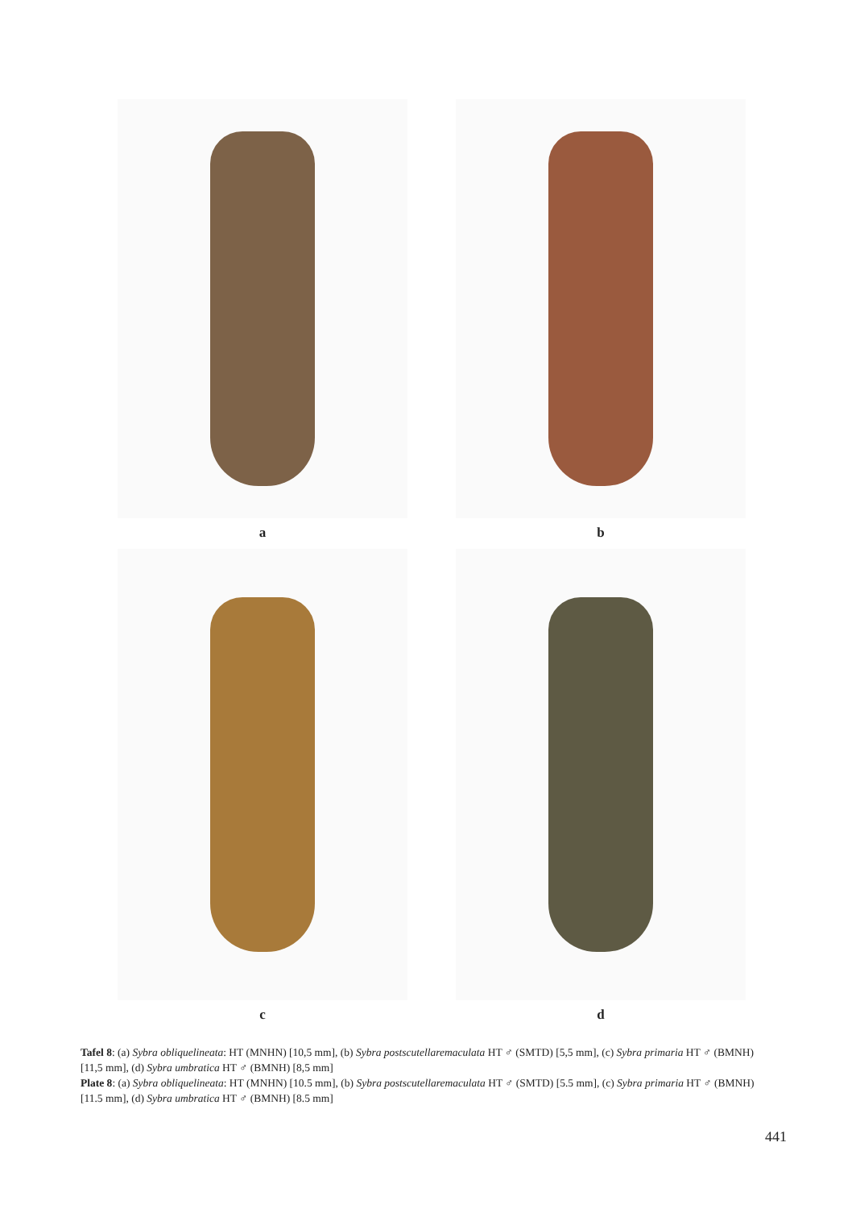a
b
c
d
Tafel 8: (a) Sybra obliquelineata: HT (MNHN) [10,5 mm], (b) Sybra postscutellaremaculata HT ♂ (SMTD) [5,5 mm], (c) Sybra primaria HT ♂ (BMNH) [11,5 mm], (d) Sybra umbratica HT ♂ (BMNH) [8,5 mm]
Plate 8: (a) Sybra obliquelineata: HT (MNHN) [10.5 mm], (b) Sybra postscutellaremaculata HT ♂ (SMTD) [5.5 mm], (c) Sybra primaria HT ♂ (BMNH) [11.5 mm], (d) Sybra umbratica HT ♂ (BMNH) [8.5 mm]
441